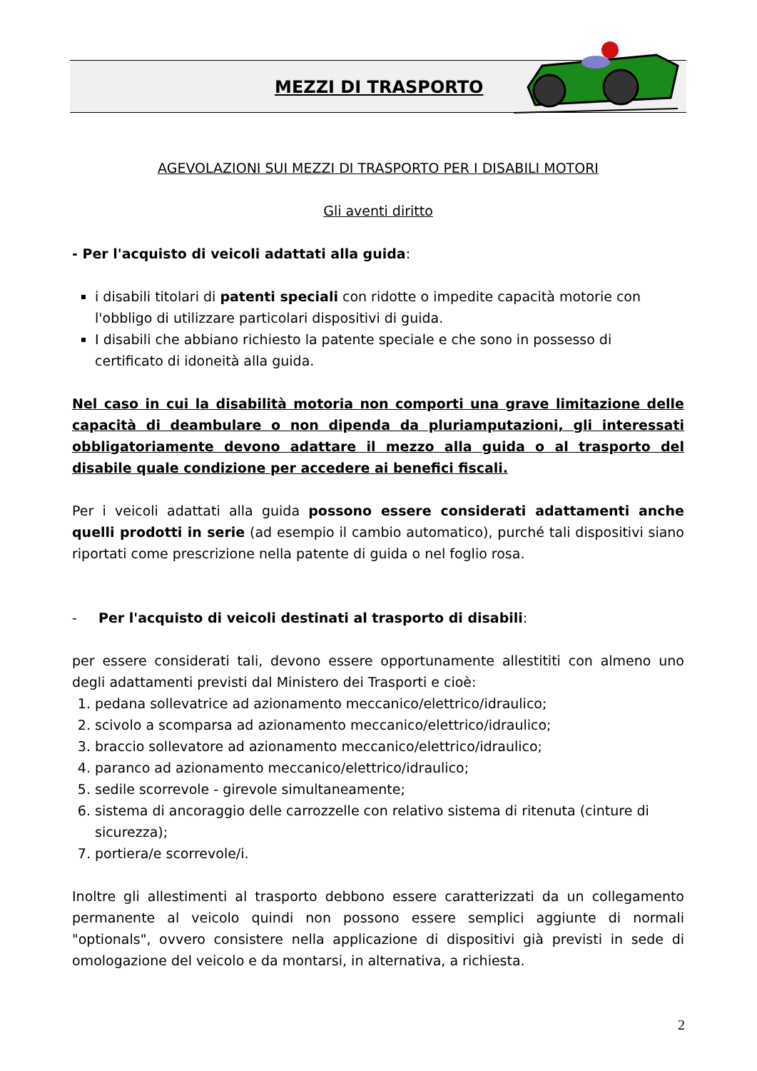MEZZI DI TRASPORTO
AGEVOLAZIONI SUI MEZZI DI TRASPORTO PER I DISABILI MOTORI
Gli aventi diritto
- Per l'acquisto di veicoli adattati alla guida:
i disabili titolari di patenti speciali con ridotte o impedite capacità motorie con l'obbligo di utilizzare particolari dispositivi di guida.
I disabili che abbiano richiesto la patente speciale e che sono in possesso di certificato di idoneità alla guida.
Nel caso in cui la disabilità motoria non comporti una grave limitazione delle capacità di deambulare o non dipenda da pluriamputazioni, gli interessati obbligatoriamente devono adattare il mezzo alla guida o al trasporto del disabile quale condizione per accedere ai benefici fiscali.
Per i veicoli adattati alla guida possono essere considerati adattamenti anche quelli prodotti in serie (ad esempio il cambio automatico), purché tali dispositivi siano riportati come prescrizione nella patente di guida o nel foglio rosa.
- Per l'acquisto di veicoli destinati al trasporto di disabili:
per essere considerati tali, devono essere opportunamente allestititi con almeno uno degli adattamenti previsti dal Ministero dei Trasporti e cioè:
1. pedana sollevatrice ad azionamento meccanico/elettrico/idraulico;
2. scivolo a scomparsa ad azionamento meccanico/elettrico/idraulico;
3. braccio sollevatore ad azionamento meccanico/elettrico/idraulico;
4. paranco ad azionamento meccanico/elettrico/idraulico;
5. sedile scorrevole - girevole simultaneamente;
6. sistema di ancoraggio delle carrozzelle con relativo sistema di ritenuta (cinture di sicurezza);
7. portiera/e scorrevole/i.
Inoltre gli allestimenti al trasporto debbono essere caratterizzati da un collegamento permanente al veicolo quindi non possono essere semplici aggiunte di normali "optionals", ovvero consistere nella applicazione di dispositivi già previsti in sede di omologazione del veicolo e da montarsi, in alternativa, a richiesta.
2